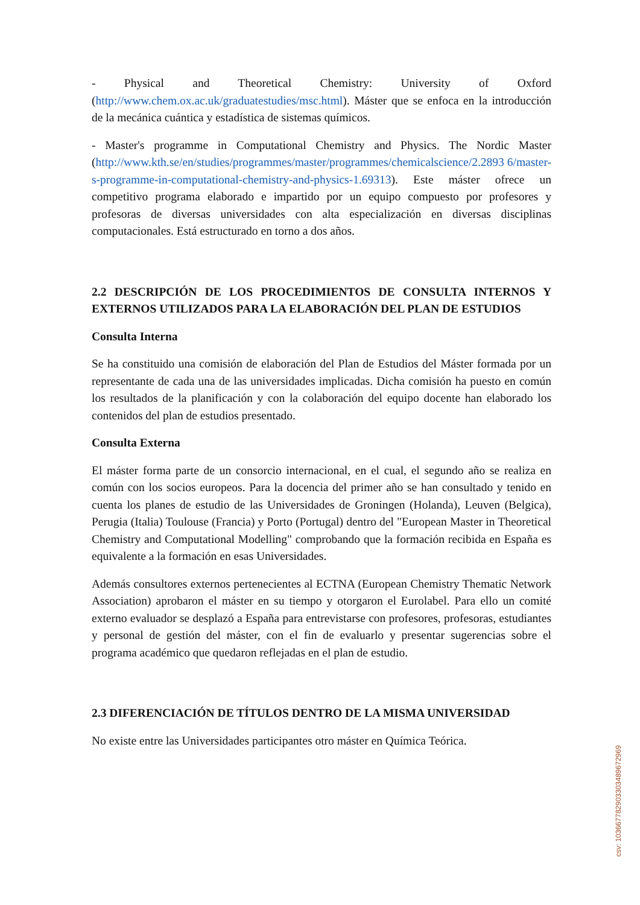- Physical and Theoretical Chemistry: University of Oxford (http://www.chem.ox.ac.uk/graduatestudies/msc.html). Máster que se enfoca en la introducción de la mecánica cuántica y estadística de sistemas químicos.
- Master's programme in Computational Chemistry and Physics. The Nordic Master (http://www.kth.se/en/studies/programmes/master/programmes/chemicalscience/2.2893 6/master-s-programme-in-computational-chemistry-and-physics-1.69313). Este máster ofrece un competitivo programa elaborado e impartido por un equipo compuesto por profesores y profesoras de diversas universidades con alta especialización en diversas disciplinas computacionales. Está estructurado en torno a dos años.
2.2 DESCRIPCIÓN DE LOS PROCEDIMIENTOS DE CONSULTA INTERNOS Y EXTERNOS UTILIZADOS PARA LA ELABORACIÓN DEL PLAN DE ESTUDIOS
Consulta Interna
Se ha constituido una comisión de elaboración del Plan de Estudios del Máster formada por un representante de cada una de las universidades implicadas. Dicha comisión ha puesto en común los resultados de la planificación y con la colaboración del equipo docente han elaborado los contenidos del plan de estudios presentado.
Consulta Externa
El máster forma parte de un consorcio internacional, en el cual, el segundo año se realiza en común con los socios europeos. Para la docencia del primer año se han consultado y tenido en cuenta los planes de estudio de las Universidades de Groningen (Holanda), Leuven (Belgica), Perugia (Italia) Toulouse (Francia) y Porto (Portugal) dentro del "European Master in Theoretical Chemistry and Computational Modelling" comprobando que la formación recibida en España es equivalente a la formación en esas Universidades.
Además consultores externos pertenecientes al ECTNA (European Chemistry Thematic Network Association) aprobaron el máster en su tiempo y otorgaron el Eurolabel. Para ello un comité externo evaluador se desplazó a España para entrevistarse con profesores, profesoras, estudiantes y personal de gestión del máster, con el fin de evaluarlo y presentar sugerencias sobre el programa académico que quedaron reflejadas en el plan de estudio.
2.3 DIFERENCIACIÓN DE TÍTULOS DENTRO DE LA MISMA UNIVERSIDAD
No existe entre las Universidades participantes otro máster en Química Teórica.
csv: 103667782903303489672969